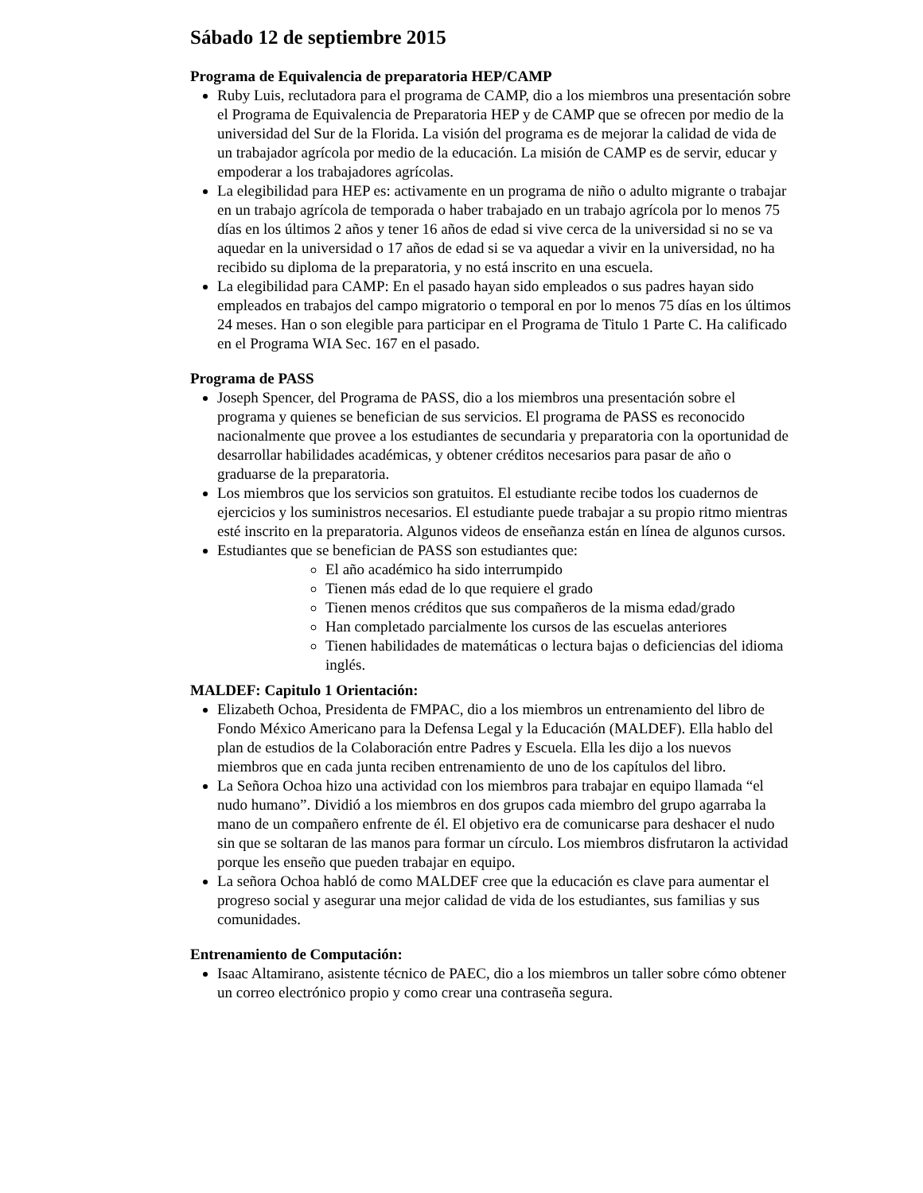Sábado 12 de septiembre 2015
Programa de Equivalencia de preparatoria HEP/CAMP
Ruby Luis, reclutadora para el programa de CAMP, dio a los miembros una presentación sobre el Programa de Equivalencia de Preparatoria HEP y de CAMP que se ofrecen por medio de la universidad del Sur de la Florida. La visión del programa es de mejorar la calidad de vida de un trabajador agrícola por medio de la educación. La misión de CAMP es de servir, educar y empoderar a los trabajadores agrícolas.
La elegibilidad para HEP es: activamente en un programa de niño o adulto migrante o trabajar en un trabajo agrícola de temporada o haber trabajado en un trabajo agrícola por lo menos 75 días en los últimos 2 años y tener 16 años de edad si vive cerca de la universidad si no se va aquedar en la universidad o 17 años de edad si se va aquedar a vivir en la universidad, no ha recibido su diploma de la preparatoria, y no está inscrito en una escuela.
La elegibilidad para CAMP: En el pasado hayan sido empleados o sus padres hayan sido empleados en trabajos del campo migratorio o temporal en por lo menos 75 días en los últimos 24 meses. Han o son elegible para participar en el Programa de Titulo 1 Parte C. Ha calificado en el Programa WIA Sec. 167 en el pasado.
Programa de PASS
Joseph Spencer, del Programa de PASS, dio a los miembros una presentación sobre el programa y quienes se benefician de sus servicios. El programa de PASS es reconocido nacionalmente que provee a los estudiantes de secundaria y preparatoria con la oportunidad de desarrollar habilidades académicas, y obtener créditos necesarios para pasar de año o graduarse de la preparatoria.
Los miembros que los servicios son gratuitos. El estudiante recibe todos los cuadernos de ejercicios y los suministros necesarios. El estudiante puede trabajar a su propio ritmo mientras esté inscrito en la preparatoria. Algunos videos de enseñanza están en línea de algunos cursos.
Estudiantes que se benefician de PASS son estudiantes que:
El año académico ha sido interrumpido
Tienen más edad de lo que requiere el grado
Tienen menos créditos que sus compañeros de la misma edad/grado
Han completado parcialmente los cursos de las escuelas anteriores
Tienen habilidades de matemáticas o lectura bajas o deficiencias del idioma inglés.
MALDEF: Capitulo 1 Orientación:
Elizabeth Ochoa, Presidenta de FMPAC, dio a los miembros un entrenamiento del libro de Fondo México Americano para la Defensa Legal y la Educación (MALDEF). Ella hablo del plan de estudios de la Colaboración entre Padres y Escuela. Ella les dijo a los nuevos miembros que en cada junta reciben entrenamiento de uno de los capítulos del libro.
La Señora Ochoa hizo una actividad con los miembros para trabajar en equipo llamada “el nudo humano”. Dividió a los miembros en dos grupos cada miembro del grupo agarraba la mano de un compañero enfrente de él. El objetivo era de comunicarse para deshacer el nudo sin que se soltaran de las manos para formar un círculo. Los miembros disfrutaron la actividad porque les enseño que pueden trabajar en equipo.
La señora Ochoa habló de como MALDEF cree que la educación es clave para aumentar el progreso social y asegurar una mejor calidad de vida de los estudiantes, sus familias y sus comunidades.
Entrenamiento de Computación:
Isaac Altamirano, asistente técnico de PAEC, dio a los miembros un taller sobre cómo obtener un correo electrónico propio y como crear una contraseña segura.